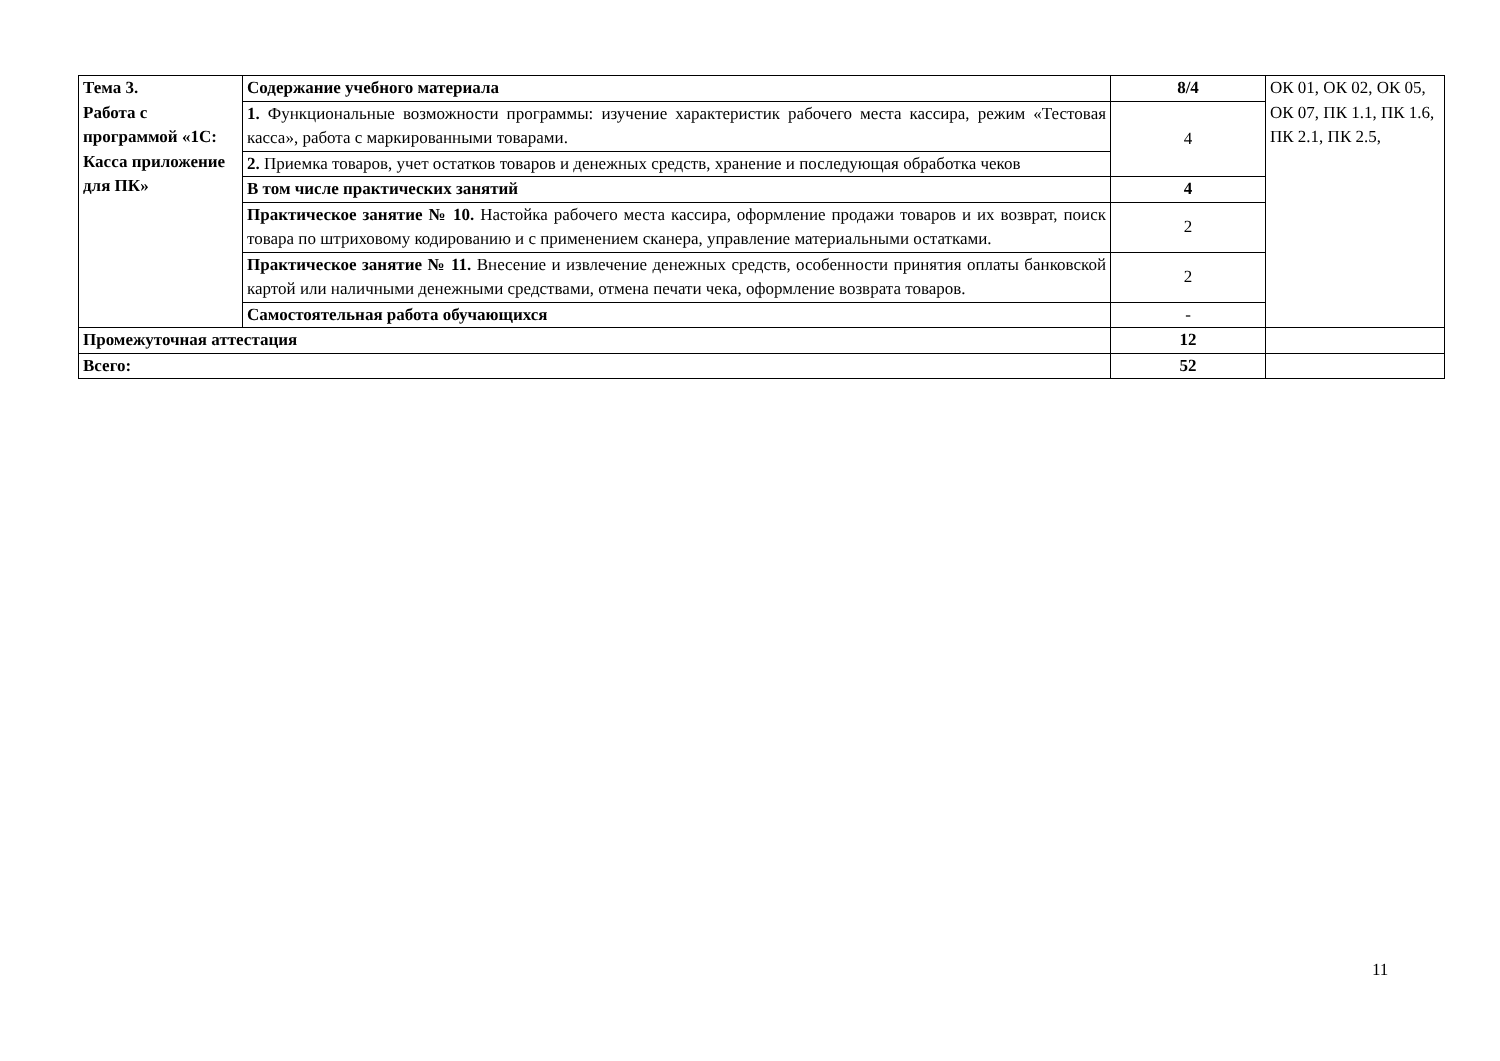| Тема 3. Работа с программой «1С: Касса приложение для ПК» | Содержание учебного материала | 8/4 | ОК 01, ОК 02, ОК 05, ОК 07, ПК 1.1, ПК 1.6, ПК 2.1, ПК 2.5, |
| | 1. Функциональные возможности программы: изучение характеристик рабочего места кассира, режим «Тестовая касса», работа с маркированными товарами. | 4 | |
| | 2. Приемка товаров, учет остатков товаров и денежных средств, хранение и последующая обработка чеков | | |
| | В том числе практических занятий | 4 | |
| | Практическое занятие № 10. Настойка рабочего места кассира, оформление продажи товаров и их возврат, поиск товара по штриховому кодированию и с применением сканера, управление материальными остатками. | 2 | |
| | Практическое занятие № 11. Внесение и извлечение денежных средств, особенности принятия оплаты банковской картой или наличными денежными средствами, отмена печати чека, оформление возврата товаров. | 2 | |
| | Самостоятельная работа обучающихся | - | |
| Промежуточная аттестация | | 12 | |
| Всего: | | 52 | |
11